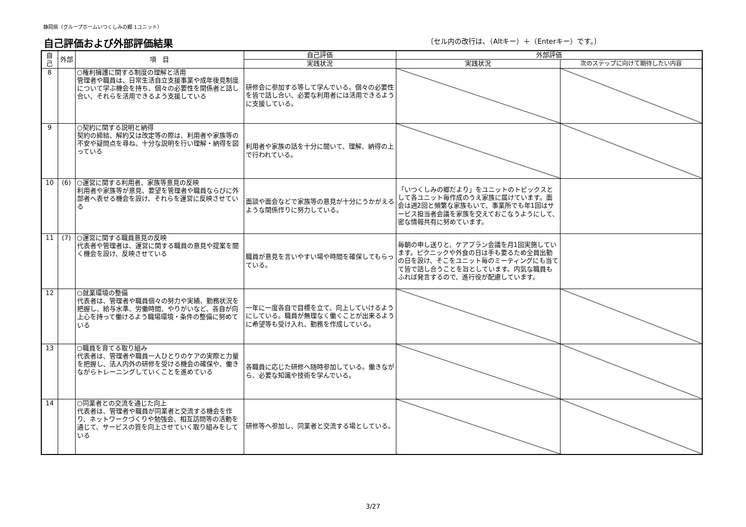静岡県（グループホームいつくしみの郷 1ユニット）
自己評価および外部評価結果
〔セル内の改行は、（Altキー）＋（Enterキー）です。〕
| 自己 | 外部 | 項 目 | 自己評価 | 外部評価 | |
| --- | --- | --- | --- | --- | --- |
| | | | 実践状況 | 実践状況 | 次のステップに向けて期待したい内容 |
| 8 | | ○権利擁護に関する制度の理解と活用 管理者や職員は、日常生活自立支援事業や成年後見制度について学ぶ機会を持ち、個々の必要性を関係者と話し合い、それらを活用できるよう支援している | 研修会に参加する等して学んでいる。個々の必要性を皆で話し合い、必要な利用者には活用できるように支援している。 | | |
| 9 | | ○契約に関する説明と納得 契約の締結、解約又は改定等の際は、利用者や家族等の不安や疑問点を尋ね、十分な説明を行い理解・納得を図っている | 利用者や家族の話を十分に聞いて、理解、納得の上で行われている。 | | |
| 10 | (6) | ○運営に関する利用者、家族等意見の反映 利用者や家族等が意見、要望を管理者や職員ならびに外部者へ表せる機会を設け、それらを運営に反映させている | 面談や面会などで家族等の意見が十分にうかがえるような関係作りに努力している。 | 「いつくしみの郷だより」をユニットのトピックスとして各ユニット毎作成のうえ家族に届けています。面会は週2回と頻繁な家族もいて、事業所でも年1回はサービス担当者会議を家族を交えておこなうようにして、密な情報共有に努めています。 | |
| 11 | (7) | ○運営に関する職員意見の反映 代表者や管理者は、運営に関する職員の意見や提案を聞く機会を設け、反映させている | 職員が意見を言いやすい場や時間を確保してもらっている。 | 毎朝の申し送りと、ケアプラン会議を月1回実施しています。ピクニックや外食の日は手も要るため全員出勤の日を設け、そこをユニット毎のミーティングにも当てて皆で話し合うことを旨としています。内気な職員もふれば発言するので、進行役が配慮しています。 | |
| 12 | | ○就業環境の整備 代表者は、管理者や職員個々の努力や実績、勤務状況を把握し、給与水準、労働時間、やりがいなど、各自が向上心を持って働けるよう職場環境・条件の整備に努めている | 一年に一度各自で目標を立て、向上していけるようにしている。職員が無理なく働くことが出来るように希望等も受け入れ、勤務を作成している。 | | |
| 13 | | ○職員を育てる取り組み 代表者は、管理者や職員一人ひとりのケアの実際と力量を把握し、法人内外の研修を受ける機会の確保や、働きながらトレーニングしていくことを進めている | 各職員に応じた研修へ随時参加している。働きながら、必要な知識や技術を学んでいる。 | | |
| 14 | | ○同業者との交流を通じた向上 代表者は、管理者や職員が同業者と交流する機会を作り、ネットワークづくりや勉強会、相互訪問等の活動を通じて、サービスの質を向上させていく取り組みをしている | 研修等へ参加し、同業者と交流する場としている。 | | |
3/27